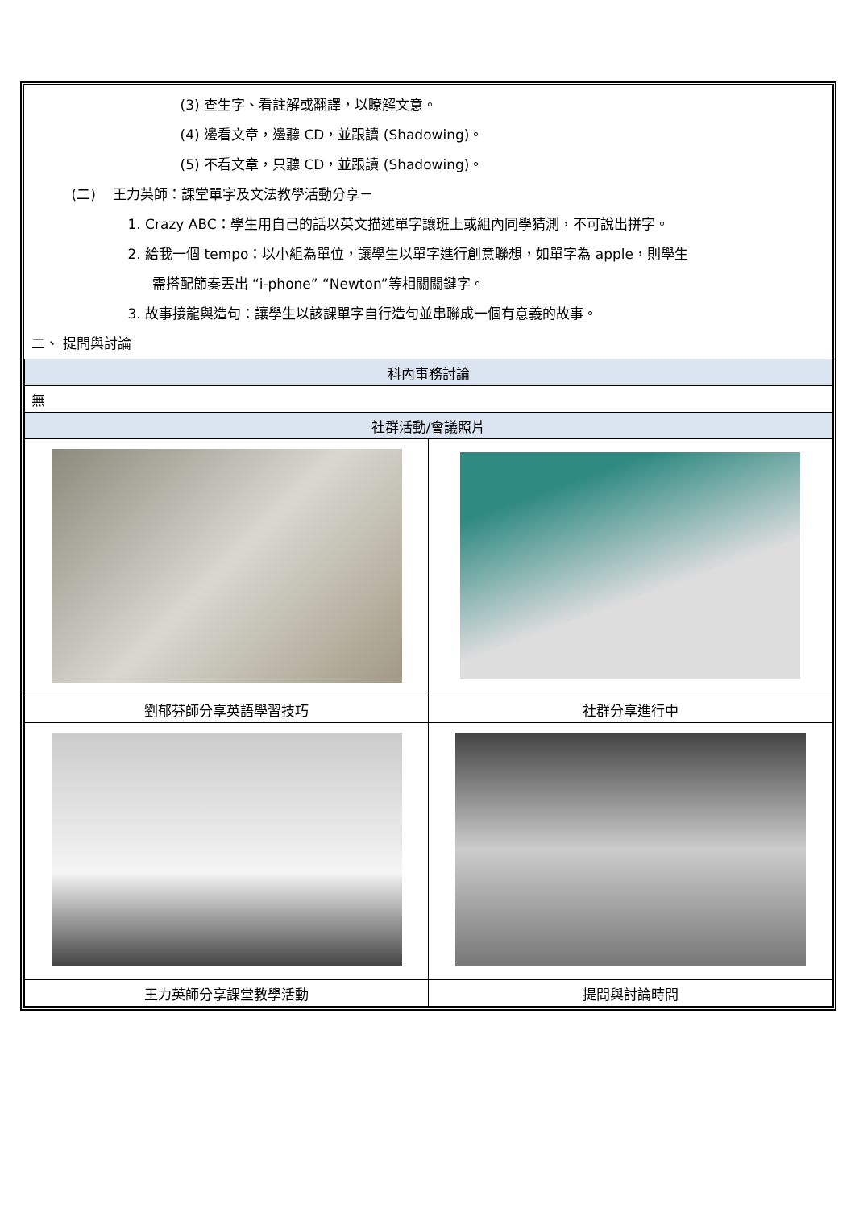| (3) 查生字、看註解或翻譯，以瞭解文意。 (4) 邊看文章，邊聽 CD，並跟讀 (Shadowing)。 (5) 不看文章，只聽 CD，並跟讀 (Shadowing)。 (二) 王力英師：課堂單字及文法教學活動分享－ 1. Crazy ABC：學生用自己的話以英文描述單字讓班上或組內同學猜測，不可說出拼字。 2. 給我一個 tempo：以小組為單位，讓學生以單字進行創意聯想，如單字為 apple，則學生 需搭配節奏丟出 “i-phone” “Newton”等相關關鍵字。 3. 故事接龍與造句：讓學生以該課單字自行造句並串聯成一個有意義的故事。 二、 提問與討論 | |
| 科內事務討論 | |
| 無 | |
| 社群活動/會議照片 | |
| 劉郁芬師分享英語學習技巧 | 社群分享進行中 |
| 王力英師分享課堂教學活動 | 提問與討論時間 |